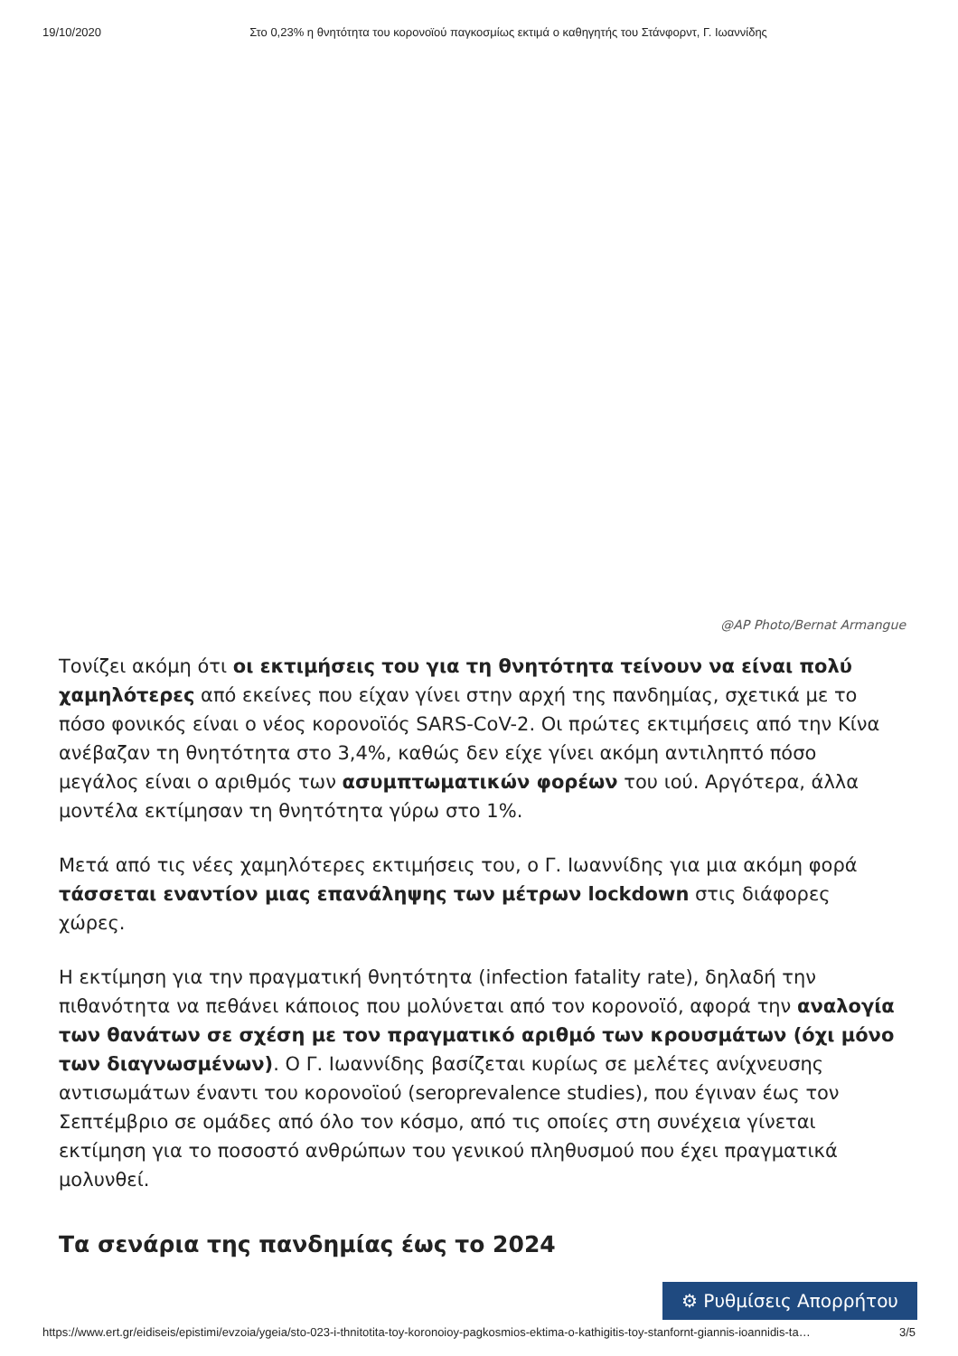19/10/2020 Στο 0,23% η θνητότητα του κορονοϊού παγκοσμίως εκτιμά ο καθηγητής του Στάνφορντ, Γ. Ιωαννίδης
@AP Photo/Bernat Armangue
Τονίζει ακόμη ότι οι εκτιμήσεις του για τη θνητότητα τείνουν να είναι πολύ χαμηλότερες από εκείνες που είχαν γίνει στην αρχή της πανδημίας, σχετικά με το πόσο φονικός είναι ο νέος κορονοϊός SARS-CoV-2. Οι πρώτες εκτιμήσεις από την Κίνα ανέβαζαν τη θνητότητα στο 3,4%, καθώς δεν είχε γίνει ακόμη αντιληπτό πόσο μεγάλος είναι ο αριθμός των ασυμπτωματικών φορέων του ιού. Αργότερα, άλλα μοντέλα εκτίμησαν τη θνητότητα γύρω στο 1%.
Μετά από τις νέες χαμηλότερες εκτιμήσεις του, ο Γ. Ιωαννίδης για μια ακόμη φορά τάσσεται εναντίον μιας επανάληψης των μέτρων lockdown στις διάφορες χώρες.
Η εκτίμηση για την πραγματική θνητότητα (infection fatality rate), δηλαδή την πιθανότητα να πεθάνει κάποιος που μολύνεται από τον κορονοϊό, αφορά την αναλογία των θανάτων σε σχέση με τον πραγματικό αριθμό των κρουσμάτων (όχι μόνο των διαγνωσμένων). Ο Γ. Ιωαννίδης βασίζεται κυρίως σε μελέτες ανίχνευσης αντισωμάτων έναντι του κορονοϊού (seroprevalence studies), που έγιναν έως τον Σεπτέμβριο σε ομάδες από όλο τον κόσμο, από τις οποίες στη συνέχεια γίνεται εκτίμηση για το ποσοστό ανθρώπων του γενικού πληθυσμού που έχει πραγματικά μολυνθεί.
Τα σενάρια της πανδημίας έως το 2024
⚙ Ρυθμίσεις Απορρήτου
https://www.ert.gr/eidiseis/epistimi/evzoia/ygeia/sto-023-i-thnitotita-toy-koronoioy-pagkosmios-ektima-o-kathigitis-toy-stanfornt-giannis-ioannidis-ta… 3/5